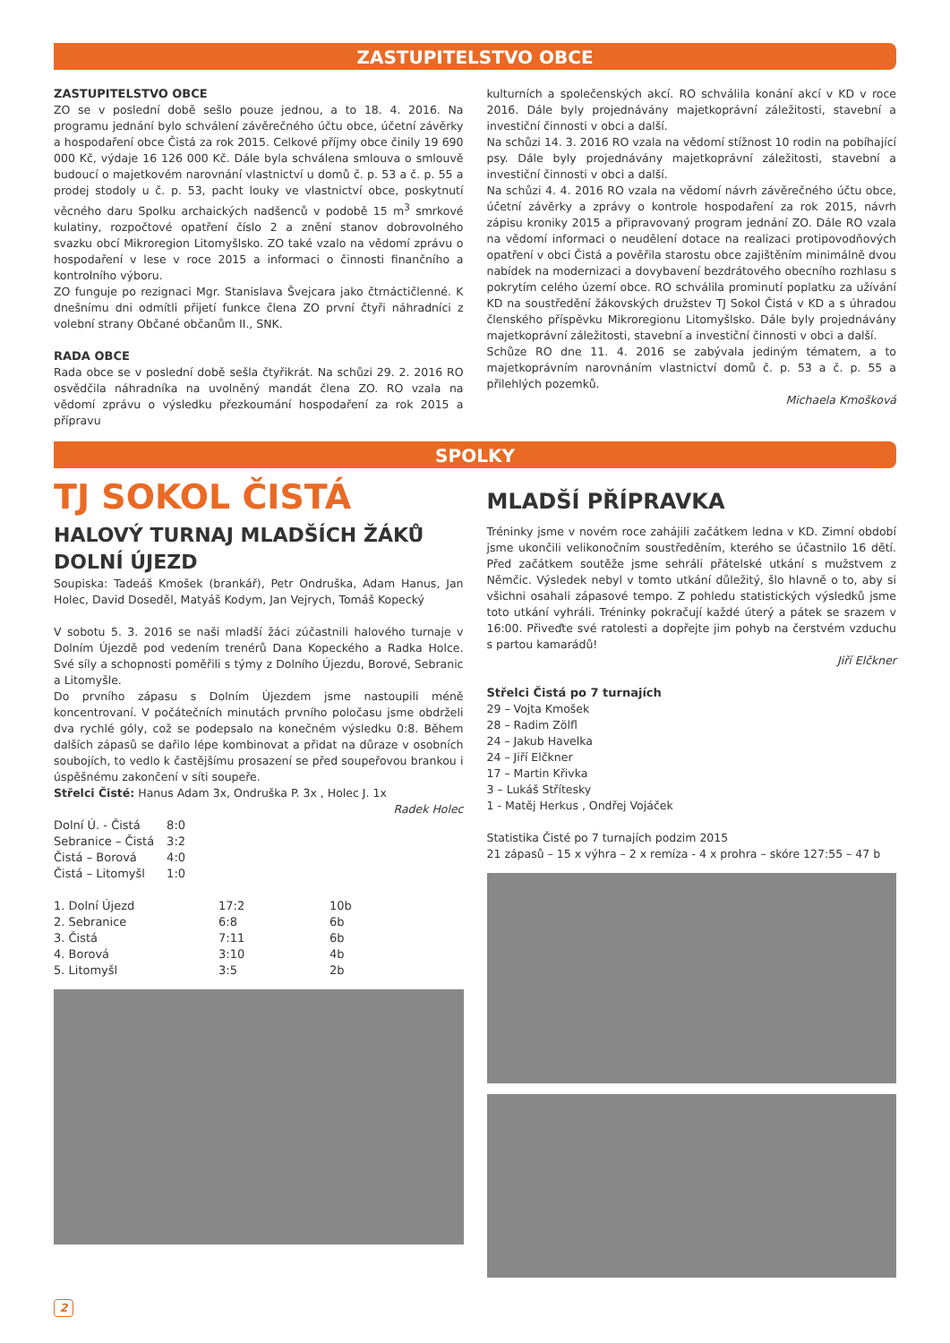ZASTUPITELSTVO OBCE
ZASTUPITELSTVO OBCE
ZO se v poslední době sešlo pouze jednou, a to 18. 4. 2016. Na programu jednání bylo schválení závěrečného účtu obce, účetní závěrky a hospodaření obce Čistá za rok 2015. Celkové příjmy obce činily 19 690 000 Kč, výdaje 16 126 000 Kč. Dále byla schválena smlouva o smlouvě budoucí o majetkovém narovnání vlastnictví u domů č. p. 53 a č. p. 55 a prodej stodoly u č. p. 53, pacht louky ve vlastnictví obce, poskytnutí věcného daru Spolku archaických nadšenců v podobě 15 m<sup>3</sup> smrkové kulatiny, rozpočtové opatření číslo 2 a znění stanov dobrovolného svazku obcí Mikroregion Litomyšlsko. ZO také vzalo na vědomí zprávu o hospodaření v lese v roce 2015 a informaci o činnosti finančního a kontrolního výboru.
ZO funguje po rezignaci Mgr. Stanislava Švejcara jako čtrnáctičlenné. K dnešnímu dni odmítli přijetí funkce člena ZO první čtyři náhradníci z volební strany Občané občanům II., SNK.
RADA OBCE
Rada obce se v poslední době sešla čtyřikrát. Na schůzi 29. 2. 2016 RO osvědčila náhradníka na uvolněný mandát člena ZO. RO vzala na vědomí zprávu o výsledku přezkoumání hospodaření za rok 2015 a přípravu
kulturních a společenských akcí. RO schválila konání akcí v KD v roce 2016. Dále byly projednávány majetkoprávní záležitosti, stavební a investiční činnosti v obci a další.
Na schůzi 14. 3. 2016 RO vzala na vědomí stížnost 10 rodin na pobíhající psy. Dále byly projednávány majetkoprávní záležitosti, stavební a investiční činnosti v obci a další.
Na schůzi 4. 4. 2016 RO vzala na vědomí návrh závěrečného účtu obce, účetní závěrky a zprávy o kontrole hospodaření za rok 2015, návrh zápisu kroniky 2015 a připravovaný program jednání ZO. Dále RO vzala na vědomí informaci o neudělení dotace na realizaci protipovodňových opatření v obci Čistá a pověřila starostu obce zajištěním minimálně dvou nabídek na modernizaci a dovybavení bezdrátového obecního rozhlasu s pokrytím celého území obce. RO schválila prominutí poplatku za užívání KD na soustředění žákovských družstev TJ Sokol Čistá v KD a s úhradou členského příspěvku Mikroregionu Litomyšlsko. Dále byly projednávány majetkoprávní záležitosti, stavební a investiční činnosti v obci a další.
Schůze RO dne 11. 4. 2016 se zabývala jediným tématem, a to majetkoprávním narovnáním vlastnictví domů č. p. 53 a č. p. 55 a přilehlých pozemků.
Michaela Kmošková
SPOLKY
TJ SOKOL ČISTÁ
HALOVÝ TURNAJ MLADŠÍCH ŽÁKŮ DOLNÍ ÚJEZD
Soupiska: Tadeáš Kmošek (brankář), Petr Ondruška, Adam Hanus, Jan Holec, David Doseděl, Matyáš Kodym, Jan Vejrych, Tomáš Kopecký
V sobotu 5. 3. 2016 se naši mladší žáci zúčastnili halového turnaje v Dolním Újezdě pod vedením trenérů Dana Kopeckého a Radka Holce. Své síly a schopnosti poměřili s týmy z Dolního Újezdu, Borové, Sebranic a Litomyšle.
Do prvního zápasu s Dolním Újezdem jsme nastoupili méně koncentrovaní. V počátečních minutách prvního poločasu jsme obdrželi dva rychlé góly, což se podepsalo na konečném výsledku 0:8. Během dalších zápasů se dařilo lépe kombinovat a přidat na důraze v osobních soubojích, to vedlo k častějšímu prosazení se před soupeřovou brankou i úspěšnému zakončení v síti soupeře.
Střelci Čisté: Hanus Adam 3x, Ondruška P. 3x , Holec J. 1x
Radek Holec
| Dolní Ú. - Čistá | 8:0 |
| Sebranice – Čistá | 3:2 |
| Čistá – Borová | 4:0 |
| Čistá – Litomyšl | 1:0 |
| 1. Dolní Újezd | 17:2 | 10b |
| 2. Sebranice | 6:8 | 6b |
| 3. Čistá | 7:11 | 6b |
| 4. Borová | 3:10 | 4b |
| 5. Litomyšl | 3:5 | 2b |
MLADŠÍ PŘÍPRAVKA
Tréninky jsme v novém roce zahájili začátkem ledna v KD. Zimní období jsme ukončili velikonočním soustředěním, kterého se účastnilo 16 dětí. Před začátkem soutěže jsme sehráli přátelské utkání s mužstvem z Němčic. Výsledek nebyl v tomto utkání důležitý, šlo hlavně o to, aby si všichni osahali zápasové tempo. Z pohledu statistických výsledků jsme toto utkání vyhráli. Tréninky pokračují každé úterý a pátek se srazem v 16:00. Přiveďte své ratolesti a dopřejte jim pohyb na čerstvém vzduchu s partou kamarádů!
Jiří Elčkner
Střelci Čistá po 7 turnajích
29 – Vojta Kmošek
28 – Radim Zölfl
24 – Jakub Havelka
24 – Jiří Elčkner
17 – Martin Křivka
3 – Lukáš Střítesky
1 - Matěj Herkus , Ondřej Vojáček
Statistika Čisté po 7 turnajích podzim 2015
21 zápasů – 15 x výhra – 2 x remíza - 4 x prohra – skóre 127:55 – 47 b
2